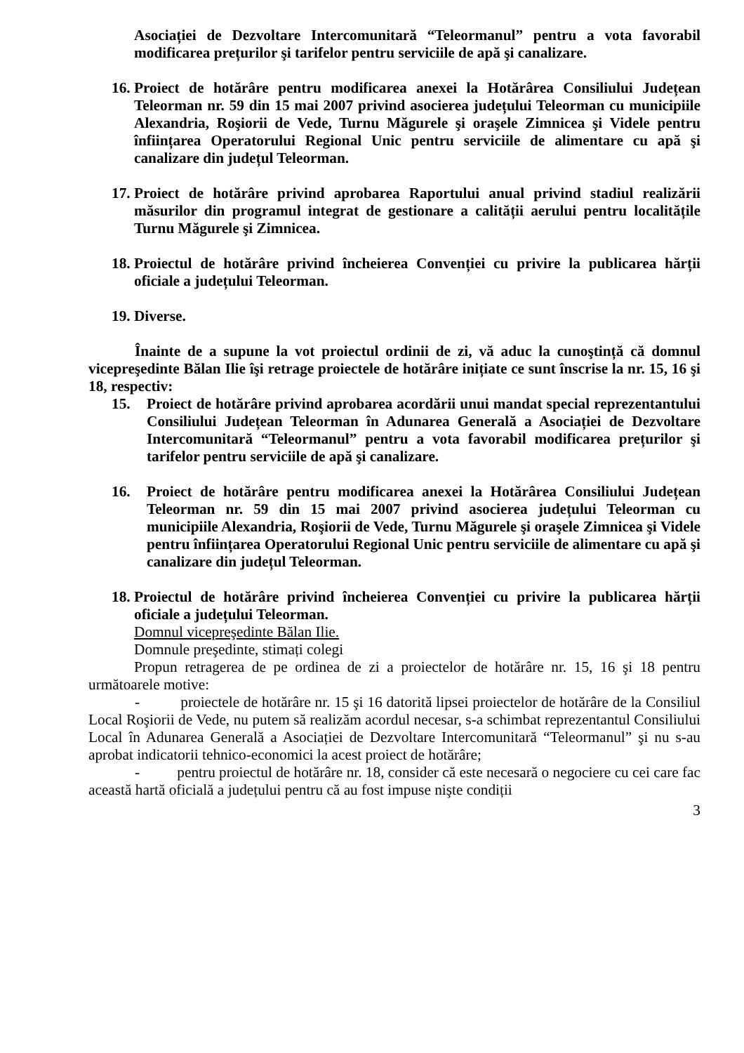Asociației de Dezvoltare Intercomunitară “Teleormanul” pentru a vota favorabil modificarea prețurilor şi tarifelor pentru serviciile de apă şi canalizare.
16. Proiect de hotărâre pentru modificarea anexei la Hotărârea Consiliului Județean Teleorman nr. 59 din 15 mai 2007 privind asocierea județului Teleorman cu municipiile Alexandria, Roşiorii de Vede, Turnu Măgurele şi oraşele Zimnicea şi Videle pentru înființarea Operatorului Regional Unic pentru serviciile de alimentare cu apă şi canalizare din județul Teleorman.
17. Proiect de hotărâre privind aprobarea Raportului anual privind stadiul realizării măsurilor din programul integrat de gestionare a calității aerului pentru localitățile Turnu Măgurele şi Zimnicea.
18. Proiectul de hotărâre privind încheierea Convenției cu privire la publicarea hărții oficiale a județului Teleorman.
19. Diverse.
Înainte de a supune la vot proiectul ordinii de zi, vă aduc la cunoştință că domnul vicepreşedinte Bălan Ilie îşi retrage proiectele de hotărâre inițiate ce sunt înscrise la nr. 15, 16 şi 18, respectiv:
15. Proiect de hotărâre privind aprobarea acordării unui mandat special reprezentantului Consiliului Județean Teleorman în Adunarea Generală a Asociației de Dezvoltare Intercomunitară “Teleormanul” pentru a vota favorabil modificarea prețurilor şi tarifelor pentru serviciile de apă şi canalizare.
16. Proiect de hotărâre pentru modificarea anexei la Hotărârea Consiliului Județean Teleorman nr. 59 din 15 mai 2007 privind asocierea județului Teleorman cu municipiile Alexandria, Roşiorii de Vede, Turnu Măgurele şi oraşele Zimnicea şi Videle pentru înființarea Operatorului Regional Unic pentru serviciile de alimentare cu apă şi canalizare din județul Teleorman.
18. Proiectul de hotărâre privind încheierea Convenției cu privire la publicarea hărții oficiale a județului Teleorman.
Domnul vicepreşedinte Bălan Ilie.
Domnule preşedinte, stimați colegi
Propun retragerea de pe ordinea de zi a proiectelor de hotărâre nr. 15, 16 şi 18 pentru următoarele motive:
- proiectele de hotărâre nr. 15 şi 16 datorită lipsei proiectelor de hotărâre de la Consiliul Local Roşiorii de Vede, nu putem să realizăm acordul necesar, s-a schimbat reprezentantul Consiliului Local în Adunarea Generală a Asociației de Dezvoltare Intercomunitară “Teleormanul” şi nu s-au aprobat indicatorii tehnico-economici la acest proiect de hotărâre;
- pentru proiectul de hotărâre nr. 18, consider că este necesară o negociere cu cei care fac această hartă oficială a județului pentru că au fost impuse nişte condiții
3